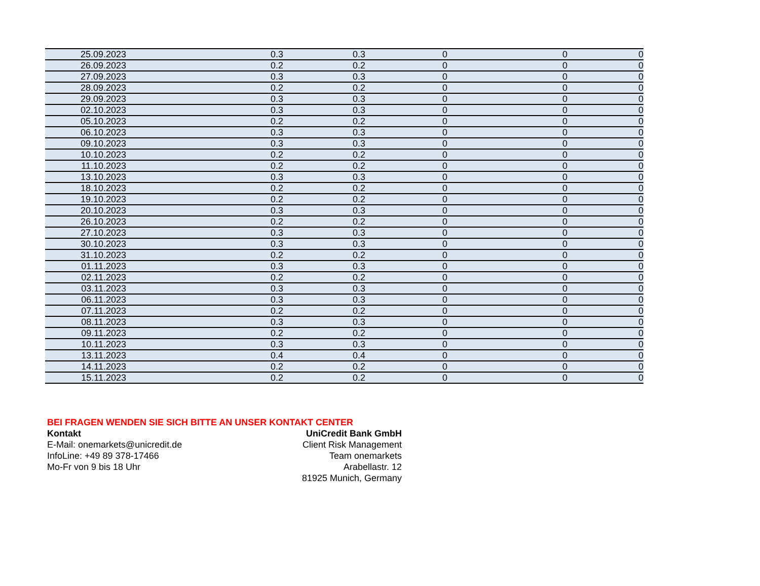| 25.09.2023 | 0.3 | 0.3 | 0 | 0 | 0 |
| 26.09.2023 | 0.2 | 0.2 | 0 | 0 | 0 |
| 27.09.2023 | 0.3 | 0.3 | 0 | 0 | 0 |
| 28.09.2023 | 0.2 | 0.2 | 0 | 0 | 0 |
| 29.09.2023 | 0.3 | 0.3 | 0 | 0 | 0 |
| 02.10.2023 | 0.3 | 0.3 | 0 | 0 | 0 |
| 05.10.2023 | 0.2 | 0.2 | 0 | 0 | 0 |
| 06.10.2023 | 0.3 | 0.3 | 0 | 0 | 0 |
| 09.10.2023 | 0.3 | 0.3 | 0 | 0 | 0 |
| 10.10.2023 | 0.2 | 0.2 | 0 | 0 | 0 |
| 11.10.2023 | 0.2 | 0.2 | 0 | 0 | 0 |
| 13.10.2023 | 0.3 | 0.3 | 0 | 0 | 0 |
| 18.10.2023 | 0.2 | 0.2 | 0 | 0 | 0 |
| 19.10.2023 | 0.2 | 0.2 | 0 | 0 | 0 |
| 20.10.2023 | 0.3 | 0.3 | 0 | 0 | 0 |
| 26.10.2023 | 0.2 | 0.2 | 0 | 0 | 0 |
| 27.10.2023 | 0.3 | 0.3 | 0 | 0 | 0 |
| 30.10.2023 | 0.3 | 0.3 | 0 | 0 | 0 |
| 31.10.2023 | 0.2 | 0.2 | 0 | 0 | 0 |
| 01.11.2023 | 0.3 | 0.3 | 0 | 0 | 0 |
| 02.11.2023 | 0.2 | 0.2 | 0 | 0 | 0 |
| 03.11.2023 | 0.3 | 0.3 | 0 | 0 | 0 |
| 06.11.2023 | 0.3 | 0.3 | 0 | 0 | 0 |
| 07.11.2023 | 0.2 | 0.2 | 0 | 0 | 0 |
| 08.11.2023 | 0.3 | 0.3 | 0 | 0 | 0 |
| 09.11.2023 | 0.2 | 0.2 | 0 | 0 | 0 |
| 10.11.2023 | 0.3 | 0.3 | 0 | 0 | 0 |
| 13.11.2023 | 0.4 | 0.4 | 0 | 0 | 0 |
| 14.11.2023 | 0.2 | 0.2 | 0 | 0 | 0 |
| 15.11.2023 | 0.2 | 0.2 | 0 | 0 | 0 |
BEI FRAGEN WENDEN SIE SICH BITTE AN UNSER KONTAKT CENTER
Kontakt
E-Mail: onemarkets@unicredit.de
InfoLine: +49 89 378-17466
Mo-Fr von 9 bis 18 Uhr
UniCredit Bank GmbH
Client Risk Management
Team onemarkets
Arabellastr. 12
81925 Munich, Germany